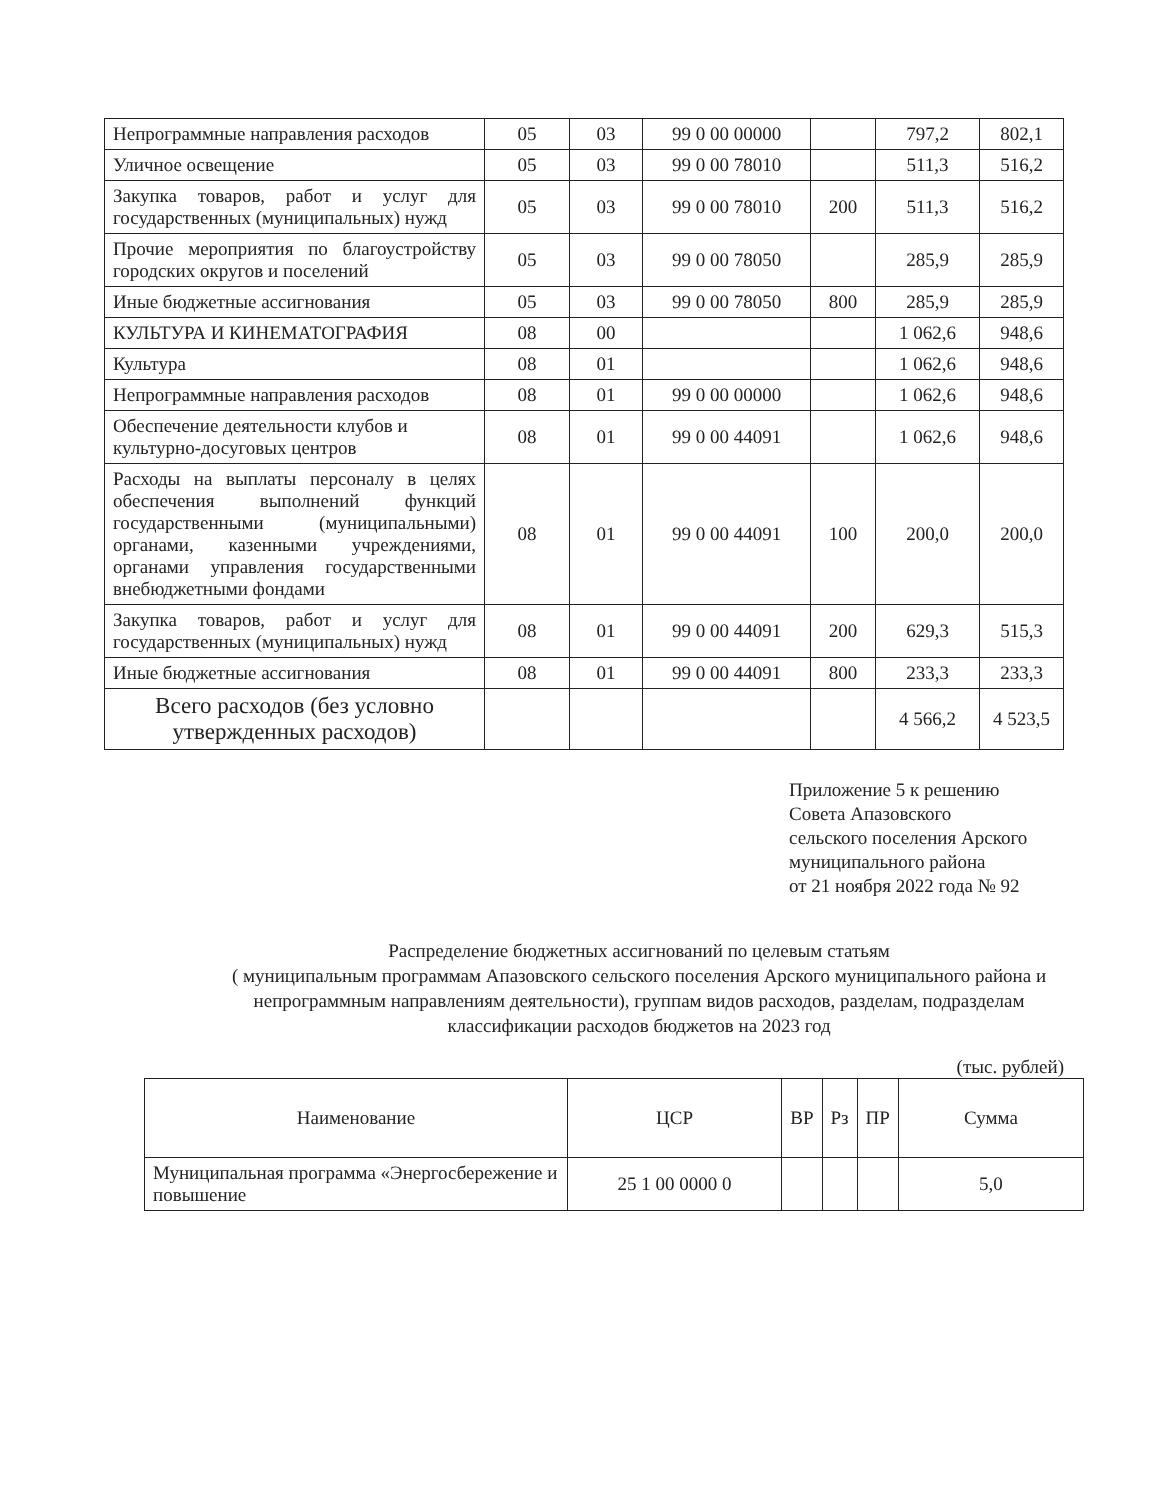| Непрограммные направления расходов | 05 | 03 | 99 0 00 00000 | | 797,2 | 802,1 |
| Уличное освещение | 05 | 03 | 99 0 00 78010 | | 511,3 | 516,2 |
| Закупка товаров, работ и услуг для государственных (муниципальных) нужд | 05 | 03 | 99 0 00 78010 | 200 | 511,3 | 516,2 |
| Прочие мероприятия по благоустройству городских округов и поселений | 05 | 03 | 99 0 00 78050 | | 285,9 | 285,9 |
| Иные бюджетные ассигнования | 05 | 03 | 99 0 00 78050 | 800 | 285,9 | 285,9 |
| КУЛЬТУРА И КИНЕМАТОГРАФИЯ | 08 | 00 | | | 1 062,6 | 948,6 |
| Культура | 08 | 01 | | | 1 062,6 | 948,6 |
| Непрограммные направления расходов | 08 | 01 | 99 0 00 00000 | | 1 062,6 | 948,6 |
| Обеспечение деятельности клубов и культурно-досуговых центров | 08 | 01 | 99 0 00 44091 | | 1 062,6 | 948,6 |
| Расходы на выплаты персоналу в целях обеспечения выполнений функций государственными (муниципальными) органами, казенными учреждениями, органами управления государственными внебюджетными фондами | 08 | 01 | 99 0 00 44091 | 100 | 200,0 | 200,0 |
| Закупка товаров, работ и услуг для государственных (муниципальных) нужд | 08 | 01 | 99 0 00 44091 | 200 | 629,3 | 515,3 |
| Иные бюджетные ассигнования | 08 | 01 | 99 0 00 44091 | 800 | 233,3 | 233,3 |
| Всего расходов (без условно утвержденных расходов) | | | | | 4 566,2 | 4 523,5 |
Приложение 5 к решению
Совета Апазовского
сельского поселения Арского
муниципального района
от 21 ноября 2022 года № 92
Распределение бюджетных ассигнований по целевым статьям
( муниципальным программам Апазовского сельского поселения Арского муниципального района и непрограммным направлениям деятельности), группам видов расходов, разделам, подразделам классификации расходов бюджетов на 2023 год
(тыс. рублей)
| Наименование | ЦСР | ВР | Рз | ПР | Сумма |
| --- | --- | --- | --- | --- | --- |
| Муниципальная программа «Энергосбережение и повышение | 25 1 00 0000 0 | | | | 5,0 |